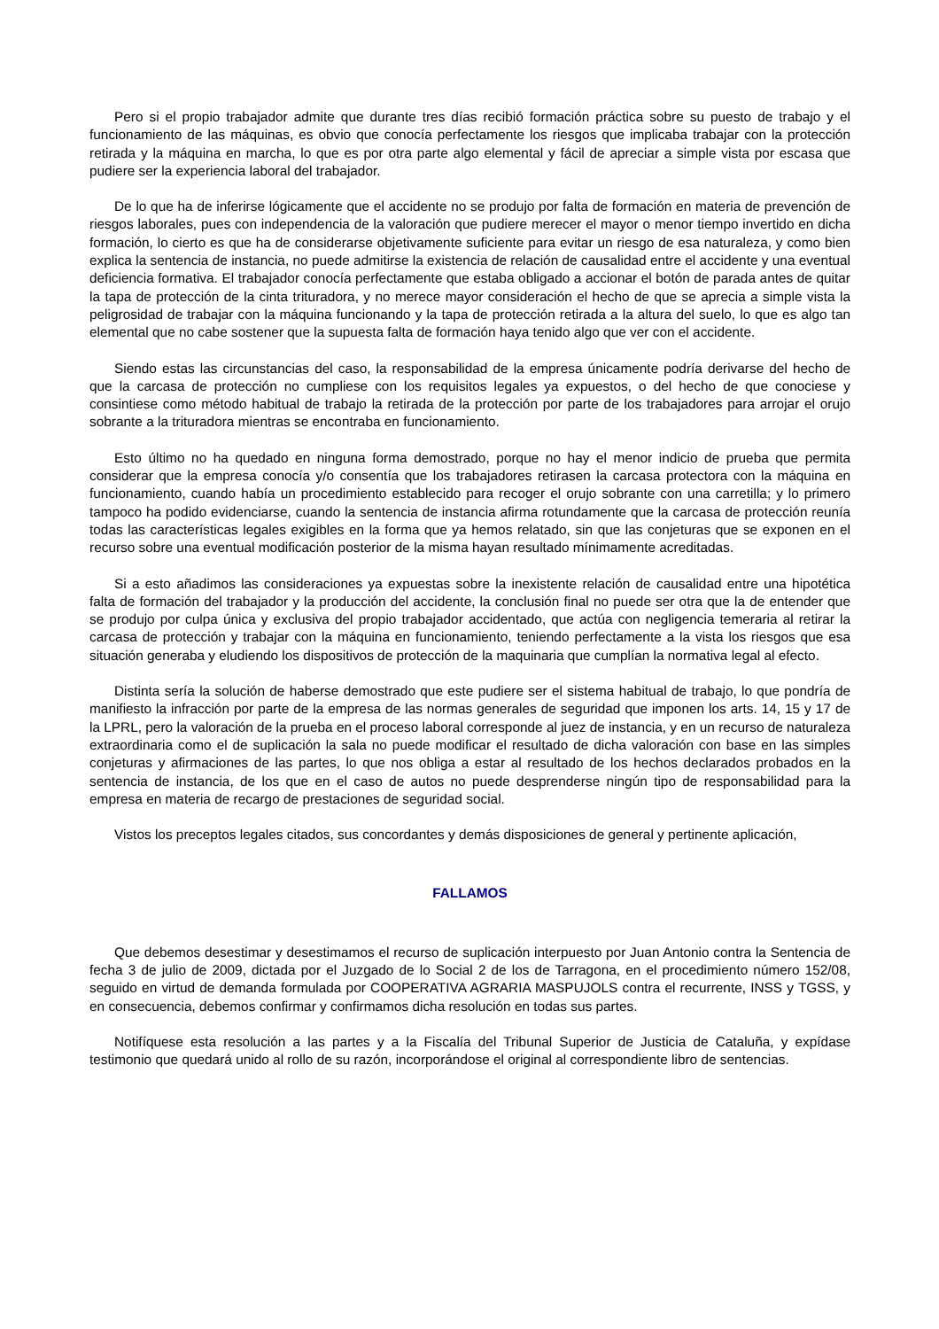Pero si el propio trabajador admite que durante tres días recibió formación práctica sobre su puesto de trabajo y el funcionamiento de las máquinas, es obvio que conocía perfectamente los riesgos que implicaba trabajar con la protección retirada y la máquina en marcha, lo que es por otra parte algo elemental y fácil de apreciar a simple vista por escasa que pudiere ser la experiencia laboral del trabajador.
De lo que ha de inferirse lógicamente que el accidente no se produjo por falta de formación en materia de prevención de riesgos laborales, pues con independencia de la valoración que pudiere merecer el mayor o menor tiempo invertido en dicha formación, lo cierto es que ha de considerarse objetivamente suficiente para evitar un riesgo de esa naturaleza, y como bien explica la sentencia de instancia, no puede admitirse la existencia de relación de causalidad entre el accidente y una eventual deficiencia formativa. El trabajador conocía perfectamente que estaba obligado a accionar el botón de parada antes de quitar la tapa de protección de la cinta trituradora, y no merece mayor consideración el hecho de que se aprecia a simple vista la peligrosidad de trabajar con la máquina funcionando y la tapa de protección retirada a la altura del suelo, lo que es algo tan elemental que no cabe sostener que la supuesta falta de formación haya tenido algo que ver con el accidente.
Siendo estas las circunstancias del caso, la responsabilidad de la empresa únicamente podría derivarse del hecho de que la carcasa de protección no cumpliese con los requisitos legales ya expuestos, o del hecho de que conociese y consintiese como método habitual de trabajo la retirada de la protección por parte de los trabajadores para arrojar el orujo sobrante a la trituradora mientras se encontraba en funcionamiento.
Esto último no ha quedado en ninguna forma demostrado, porque no hay el menor indicio de prueba que permita considerar que la empresa conocía y/o consentía que los trabajadores retirasen la carcasa protectora con la máquina en funcionamiento, cuando había un procedimiento establecido para recoger el orujo sobrante con una carretilla; y lo primero tampoco ha podido evidenciarse, cuando la sentencia de instancia afirma rotundamente que la carcasa de protección reunía todas las características legales exigibles en la forma que ya hemos relatado, sin que las conjeturas que se exponen en el recurso sobre una eventual modificación posterior de la misma hayan resultado mínimamente acreditadas.
Si a esto añadimos las consideraciones ya expuestas sobre la inexistente relación de causalidad entre una hipotética falta de formación del trabajador y la producción del accidente, la conclusión final no puede ser otra que la de entender que se produjo por culpa única y exclusiva del propio trabajador accidentado, que actúa con negligencia temeraria al retirar la carcasa de protección y trabajar con la máquina en funcionamiento, teniendo perfectamente a la vista los riesgos que esa situación generaba y eludiendo los dispositivos de protección de la maquinaria que cumplían la normativa legal al efecto.
Distinta sería la solución de haberse demostrado que este pudiere ser el sistema habitual de trabajo, lo que pondría de manifiesto la infracción por parte de la empresa de las normas generales de seguridad que imponen los arts. 14, 15 y 17 de la LPRL, pero la valoración de la prueba en el proceso laboral corresponde al juez de instancia, y en un recurso de naturaleza extraordinaria como el de suplicación la sala no puede modificar el resultado de dicha valoración con base en las simples conjeturas y afirmaciones de las partes, lo que nos obliga a estar al resultado de los hechos declarados probados en la sentencia de instancia, de los que en el caso de autos no puede desprenderse ningún tipo de responsabilidad para la empresa en materia de recargo de prestaciones de seguridad social.
Vistos los preceptos legales citados, sus concordantes y demás disposiciones de general y pertinente aplicación,
FALLAMOS
Que debemos desestimar y desestimamos el recurso de suplicación interpuesto por Juan Antonio contra la Sentencia de fecha 3 de julio de 2009, dictada por el Juzgado de lo Social 2 de los de Tarragona, en el procedimiento número 152/08, seguido en virtud de demanda formulada por COOPERATIVA AGRARIA MASPUJOLS contra el recurrente, INSS y TGSS, y en consecuencia, debemos confirmar y confirmamos dicha resolución en todas sus partes.
Notifíquese esta resolución a las partes y a la Fiscalía del Tribunal Superior de Justicia de Cataluña, y expídase testimonio que quedará unido al rollo de su razón, incorporándose el original al correspondiente libro de sentencias.